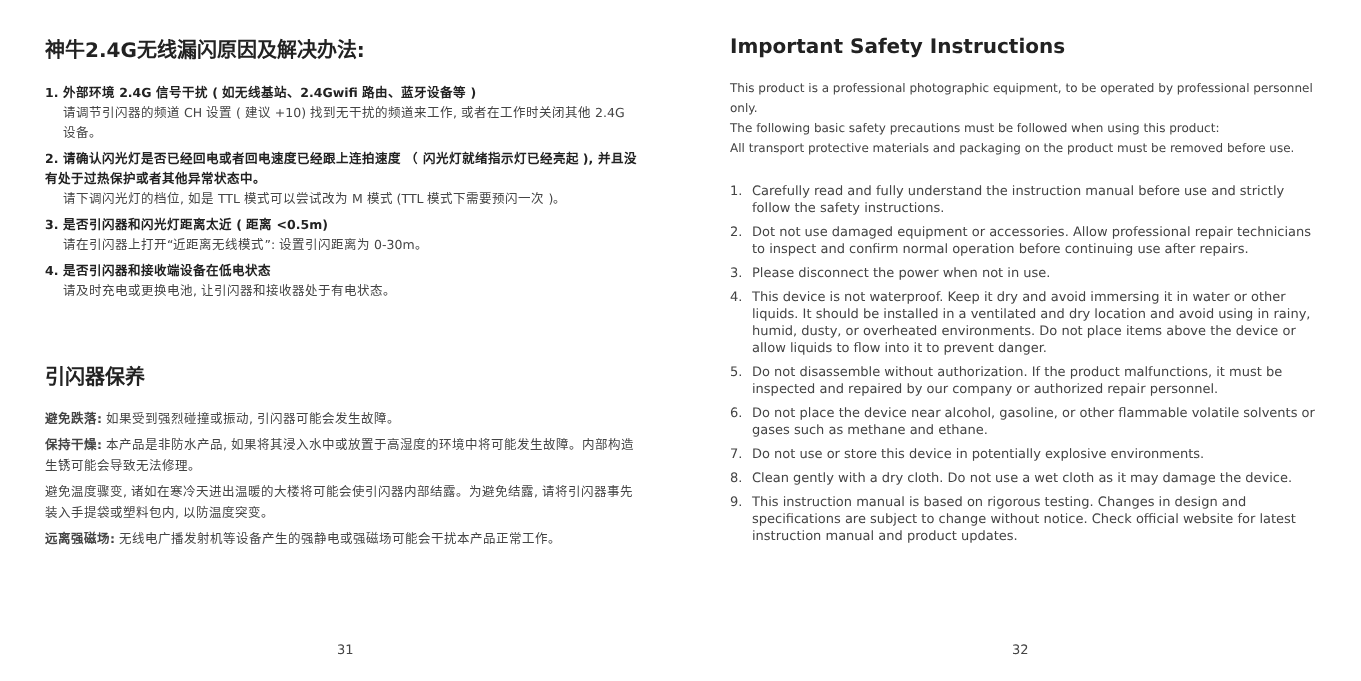神牛2.4G无线漏闪原因及解决办法:
1. 外部环境 2.4G 信号干扰 ( 如无线基站、2.4Gwifi 路由、蓝牙设备等 )
请调节引闪器的频道 CH 设置 ( 建议 +10) 找到无干扰的频道来工作, 或者在工作时关闭其他 2.4G 设备。
2. 请确认闪光灯是否已经回电或者回电速度已经跟上连拍速度 （ 闪光灯就绪指示灯已经亮起 ), 并且没有处于过热保护或者其他异常状态中。
请下调闪光灯的档位, 如是 TTL 模式可以尝试改为 M 模式 (TTL 模式下需要预闪一次 )。
3. 是否引闪器和闪光灯距离太近 ( 距离 <0.5m)
请在引闪器上打开“近距离无线模式”: 设置引闪距离为 0-30m。
4. 是否引闪器和接收端设备在低电状态
请及时充电或更换电池, 让引闪器和接收器处于有电状态。
引闪器保养
避免跌落: 如果受到强烈碰撞或振动, 引闪器可能会发生故障。
保持干燥: 本产品是非防水产品, 如果将其浸入水中或放置于高湿度的环境中将可能发生故障。内部构造生锈可能会导致无法修理。
避免温度骤变, 诸如在寒冷天进出温暖的大楼将可能会使引闪器内部结露。为避免结露, 请将引闪器事先装入手提袋或塑料包内, 以防温度突变。
远离强磁场: 无线电广播发射机等设备产生的强静电或强磁场可能会干扰本产品正常工作。
31
Important Safety Instructions
This product is a professional photographic equipment, to be operated by professional personnel only.
The following basic safety precautions must be followed when using this product:
All transport protective materials and packaging on the product must be removed before use.
1. Carefully read and fully understand the instruction manual before use and strictly follow the safety instructions.
2. Dot not use damaged equipment or accessories. Allow professional repair technicians to inspect and confirm normal operation before continuing use after repairs.
3. Please disconnect the power when not in use.
4. This device is not waterproof. Keep it dry and avoid immersing it in water or other liquids. It should be installed in a ventilated and dry location and avoid using in rainy, humid, dusty, or overheated environments. Do not place items above the device or allow liquids to flow into it to prevent danger.
5. Do not disassemble without authorization. If the product malfunctions, it must be inspected and repaired by our company or authorized repair personnel.
6. Do not place the device near alcohol, gasoline, or other flammable volatile solvents or gases such as methane and ethane.
7. Do not use or store this device in potentially explosive environments.
8. Clean gently with a dry cloth. Do not use a wet cloth as it may damage the device.
9. This instruction manual is based on rigorous testing. Changes in design and specifications are subject to change without notice. Check official website for latest instruction manual and product updates.
32